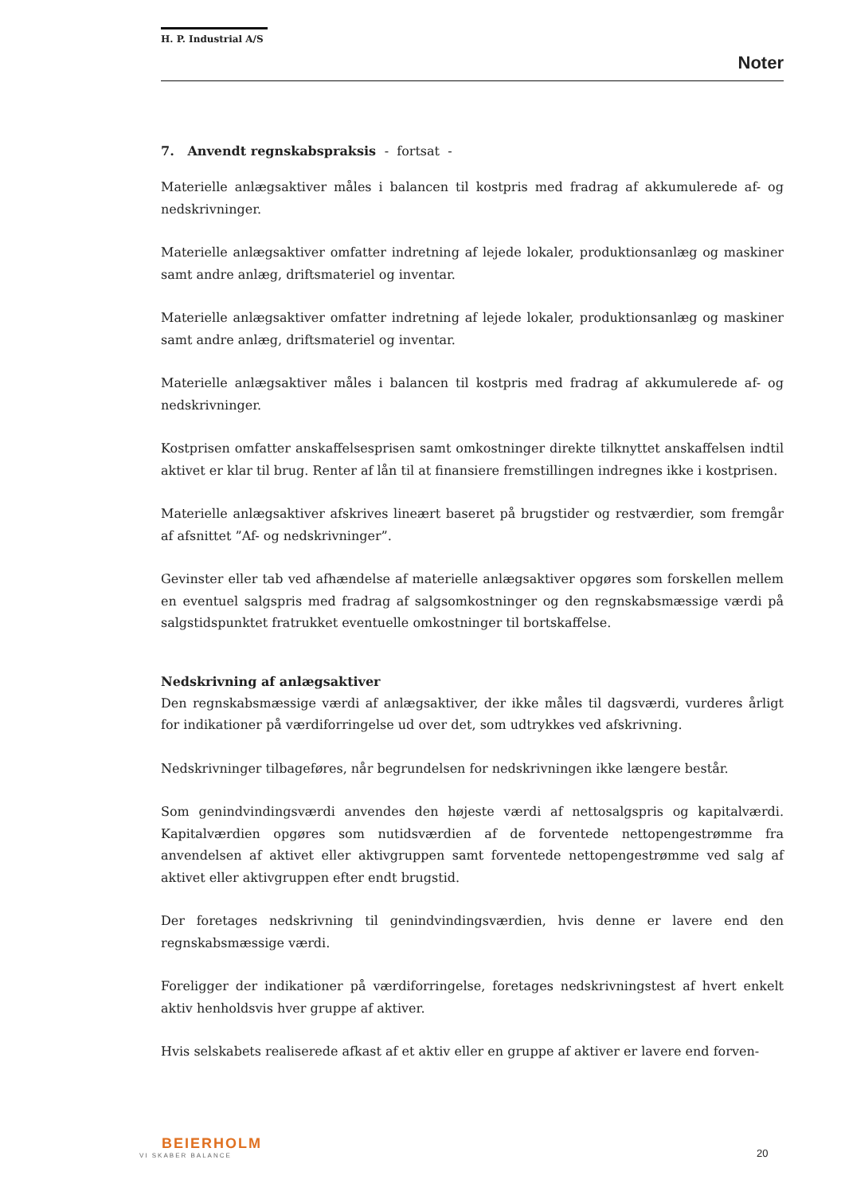H. P. Industrial A/S
Noter
7. Anvendt regnskabspraksis - fortsat -
Materielle anlægsaktiver måles i balancen til kostpris med fradrag af akkumulerede af- og nedskrivninger.
Materielle anlægsaktiver omfatter indretning af lejede lokaler, produktionsanlæg og maskiner samt andre anlæg, driftsmateriel og inventar.
Materielle anlægsaktiver omfatter indretning af lejede lokaler, produktionsanlæg og maskiner samt andre anlæg, driftsmateriel og inventar.
Materielle anlægsaktiver måles i balancen til kostpris med fradrag af akkumulerede af- og nedskrivninger.
Kostprisen omfatter anskaffelsesprisen samt omkostninger direkte tilknyttet anskaffelsen indtil aktivet er klar til brug. Renter af lån til at finansiere fremstillingen indregnes ikke i kostprisen.
Materielle anlægsaktiver afskrives lineært baseret på brugstider og restværdier, som fremgår af afsnittet ”Af- og nedskrivninger”.
Gevinster eller tab ved afhændelse af materielle anlægsaktiver opgøres som forskellen mellem en eventuel salgspris med fradrag af salgsomkostninger og den regnskabsmæssige værdi på salgstidspunktet fratrukket eventuelle omkostninger til bortskaffelse.
Nedskrivning af anlægsaktiver
Den regnskabsmæssige værdi af anlægsaktiver, der ikke måles til dagsværdi, vurderes årligt for indikationer på værdiforringelse ud over det, som udtrykkes ved afskrivning.
Nedskrivninger tilbageføres, når begrundelsen for nedskrivningen ikke længere består.
Som genindvindingsværdi anvendes den højeste værdi af nettosalgspris og kapitalværdi. Kapitalværdien opgøres som nutidsværdien af de forventede nettopengestrømme fra anvendelsen af aktivet eller aktivgruppen samt forventede nettopengestrømme ved salg af aktivet eller aktivgruppen efter endt brugstid.
Der foretages nedskrivning til genindvindingsværdien, hvis denne er lavere end den regnskabsmæssige værdi.
Foreligger der indikationer på værdiforringelse, foretages nedskrivningstest af hvert enkelt aktiv henholdsvis hver gruppe af aktiver.
Hvis selskabets realiserede afkast af et aktiv eller en gruppe af aktiver er lavere end forven-
BEIERHOLM
VI SKABER BALANCE
20